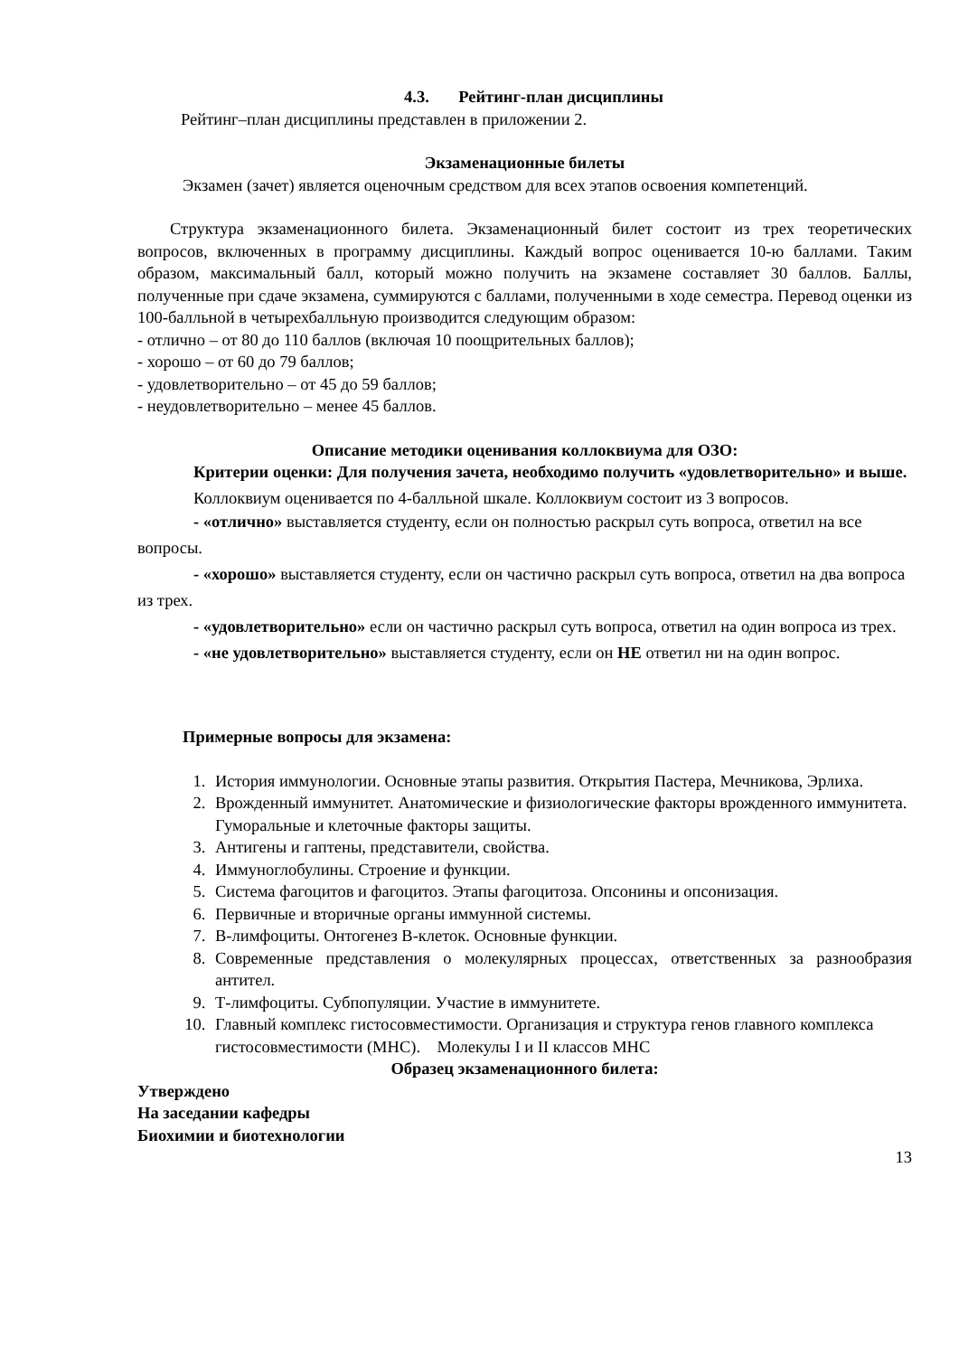4.3. Рейтинг-план дисциплины
Рейтинг–план дисциплины представлен в приложении 2.
Экзаменационные билеты
Экзамен (зачет) является оценочным средством для всех этапов освоения компетенций.
Структура экзаменационного билета. Экзаменационный билет состоит из трех теоретических вопросов, включенных в программу дисциплины. Каждый вопрос оценивается 10-ю баллами. Таким образом, максимальный балл, который можно получить на экзамене составляет 30 баллов. Баллы, полученные при сдаче экзамена, суммируются с баллами, полученными в ходе семестра. Перевод оценки из 100-балльной в четырехбалльную производится следующим образом:
- отлично – от 80 до 110 баллов (включая 10 поощрительных баллов);
- хорошо – от 60 до 79 баллов;
- удовлетворительно – от 45 до 59 баллов;
- неудовлетворительно – менее 45 баллов.
Описание методики оценивания коллоквиума для ОЗО:
Критерии оценки: Для получения зачета, необходимо получить «удовлетворительно» и выше.
Коллоквиум оценивается по 4-балльной шкале. Коллоквиум состоит из 3 вопросов.
- «отлично» выставляется студенту, если он полностью раскрыл суть вопроса, ответил на все вопросы.
- «хорошо» выставляется студенту, если он частично раскрыл суть вопроса, ответил на два вопроса из трех.
- «удовлетворительно» если он частично раскрыл суть вопроса, ответил на один вопроса из трех.
- «не удовлетворительно» выставляется студенту, если он НЕ ответил ни на один вопрос.
Примерные вопросы для экзамена:
1. История иммунологии. Основные этапы развития. Открытия Пастера, Мечникова, Эрлиха.
2. Врожденный иммунитет. Анатомические и физиологические факторы врожденного иммунитета. Гуморальные и клеточные факторы защиты.
3. Антигены и гаптены, представители, свойства.
4. Иммуноглобулины. Строение и функции.
5. Система фагоцитов и фагоцитоз. Этапы фагоцитоза. Опсонины и опсонизация.
6. Первичные и вторичные органы иммунной системы.
7. B-лимфоциты. Онтогенез B-клеток. Основные функции.
8. Современные представления о молекулярных процессах, ответственных за разнообразия антител.
9. Т-лимфоциты. Субпопуляции. Участие в иммунитете.
10. Главный комплекс гистосовместимости. Организация и структура генов главного комплекса гистосовместимости (MHC). Молекулы I и II классов MHC
Образец экзаменационного билета:
Утверждено
На заседании кафедры
Биохимии и биотехнологии
13